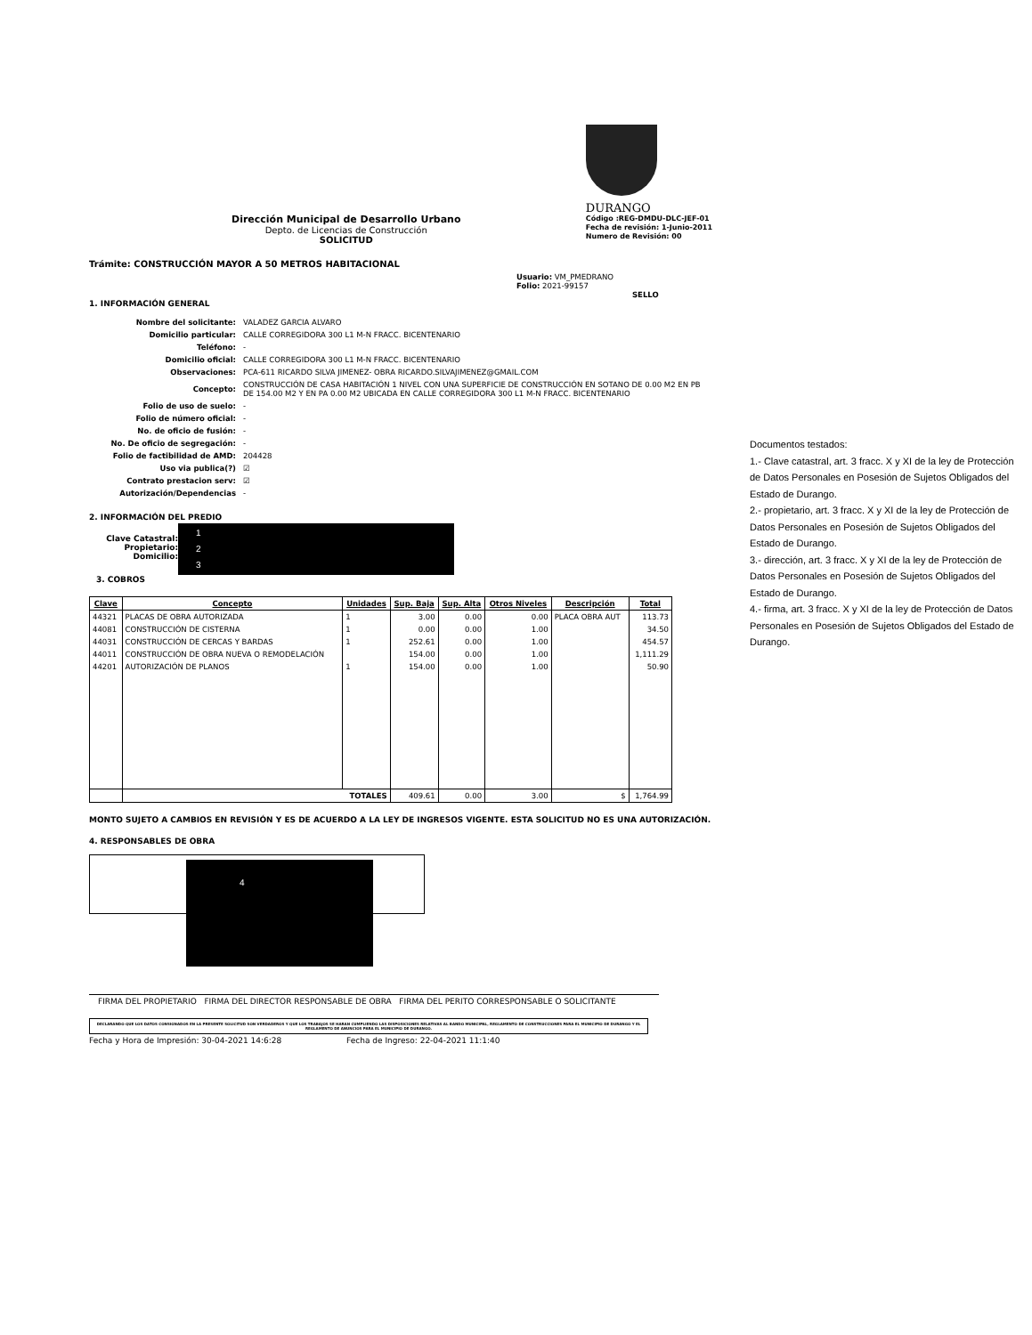Dirección Municipal de Desarrollo Urbano
Depto. de Licencias de Construcción
SOLICITUD
DURANGO
Código :REG-DMDU-DLC-JEF-01
Fecha de revisión: 1-Junio-2011
Numero de Revisión: 00
Trámite: CONSTRUCCIÓN MAYOR A 50 METROS HABITACIONAL
Usuario: VM_PMEDRANO
Folio: 2021-99157
SELLO
1. INFORMACIÓN GENERAL
| Nombre del solicitante: | VALADEZ GARCIA ALVARO |
| Domicilio particular: | CALLE CORREGIDORA 300 L1 M-N FRACC. BICENTENARIO |
| Teléfono: | - |
| Domicilio oficial: | CALLE CORREGIDORA 300 L1 M-N FRACC. BICENTENARIO |
| Observaciones: | PCA-611 RICARDO SILVA JIMENEZ- OBRA RICARDO.SILVAJIMENEZ@GMAIL.COM |
| Concepto: | CONSTRUCCIÓN DE CASA HABITACIÓN 1 NIVEL CON UNA SUPERFICIE DE CONSTRUCCIÓN EN SOTANO DE 0.00 M2 EN PB DE 154.00 M2 Y EN PA 0.00 M2 UBICADA EN CALLE CORREGIDORA 300 L1 M-N FRACC. BICENTENARIO |
| Folio de uso de suelo: | - |
| Folio de número oficial: | - |
| No. de oficio de fusión: | - |
| No. De oficio de segregación: | - |
| Folio de factibilidad de AMD: | 204428 |
| Uso via publica(?) | ☑ |
| Contrato prestacion serv: | ☑ |
| Autorización/Dependencias | - |
2. INFORMACIÓN DEL PREDIO
Clave Catastral:
Propietario:
Domicilio:
1
2
3
3. COBROS
| Clave | Concepto | Unidades | Sup. Baja | Sup. Alta | Otros Niveles | Descripción | Total |
| --- | --- | --- | --- | --- | --- | --- | --- |
| 44321 | PLACAS DE OBRA AUTORIZADA | 1 | 3.00 | 0.00 | 0.00 | PLACA OBRA AUT | 113.73 |
| 44081 | CONSTRUCCIÓN DE CISTERNA | 1 | 0.00 | 0.00 | 1.00 | | 34.50 |
| 44031 | CONSTRUCCIÓN DE CERCAS Y BARDAS | 1 | 252.61 | 0.00 | 1.00 | | 454.57 |
| 44011 | CONSTRUCCIÓN DE OBRA NUEVA O REMODELACIÓN | | 154.00 | 0.00 | 1.00 | | 1,111.29 |
| 44201 | AUTORIZACIÓN DE PLANOS | 1 | 154.00 | 0.00 | 1.00 | | 50.90 |
| | TOTALES | | 409.61 | 0.00 | 3.00 | $ | 1,764.99 |
MONTO SUJETO A CAMBIOS EN REVISIÓN Y ES DE ACUERDO A LA LEY DE INGRESOS VIGENTE. ESTA SOLICITUD NO ES UNA AUTORIZACIÓN.
4. RESPONSABLES DE OBRA
4
FIRMA DEL PROPIETARIO FIRMA DEL DIRECTOR RESPONSABLE DE OBRA FIRMA DEL PERITO CORRESPONSABLE O SOLICITANTE
DECLARANDO QUE LOS DATOS CONSIGNADOS EN LA PRESENTE SOLICITUD SON VERDADEROS Y QUE LOS TRABAJOS SE HARAN CUMPLIENDO LAS DISPOSICIONES RELATIVAS AL BANDO MUNICIPAL, REGLAMENTO DE CONSTRUCCIONES PARA EL MUNICIPIO DE DURANGO Y EL REGLAMENTO DE ANUNCIOS PARA EL MUNICIPIO DE DURANGO.
Fecha y Hora de Impresión: 30-04-2021 14:6:28 Fecha de Ingreso: 22-04-2021 11:1:40
Documentos testados:
1.- Clave catastral, art. 3 fracc. X y XI de la ley de Protección de Datos Personales en Posesión de Sujetos Obligados del Estado de Durango.
2.- propietario, art. 3 fracc. X y XI de la ley de Protección de Datos Personales en Posesión de Sujetos Obligados del Estado de Durango.
3.- dirección, art. 3 fracc. X y XI de la ley de Protección de Datos Personales en Posesión de Sujetos Obligados del Estado de Durango.
4.- firma, art. 3 fracc. X y XI de la ley de Protección de Datos Personales en Posesión de Sujetos Obligados del Estado de Durango.